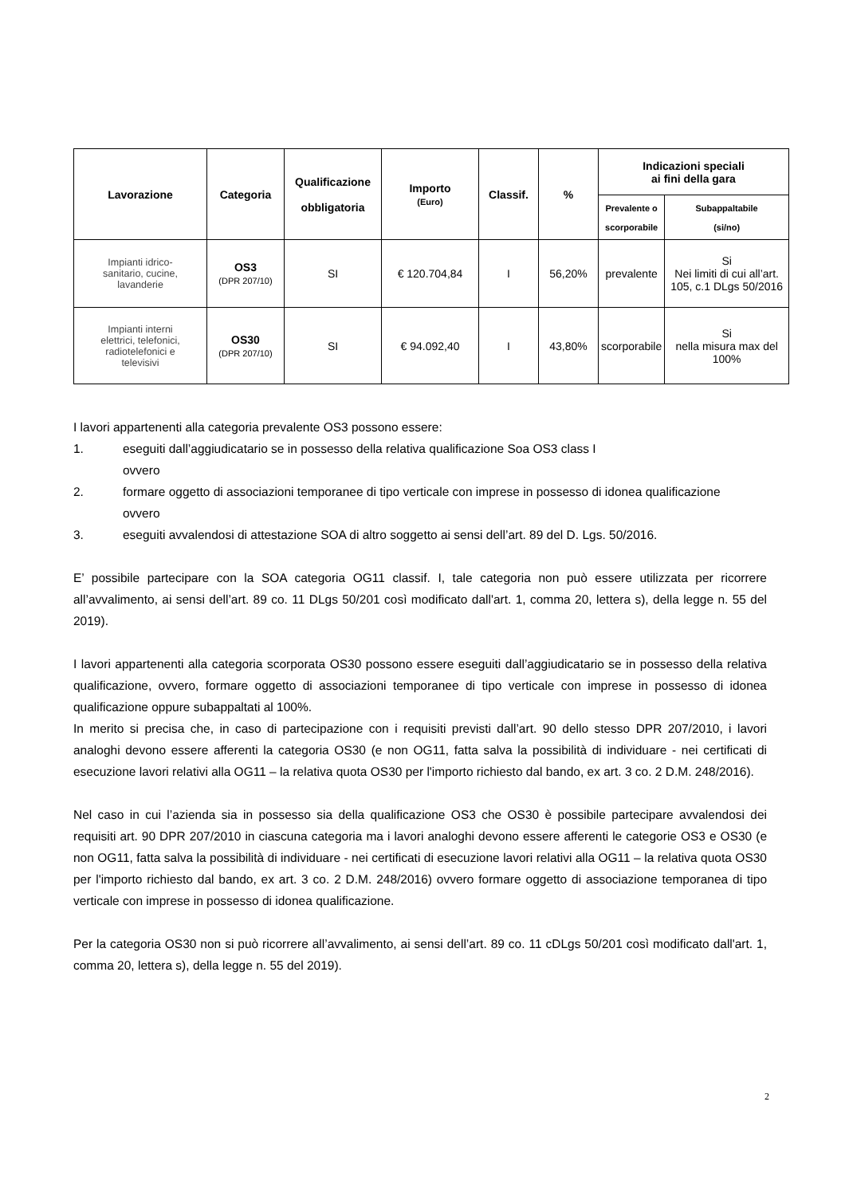| Lavorazione | Categoria | Qualificazione obbligatoria | Importo (Euro) | Classif. | % | Indicazioni speciali ai fini della gara | |
| --- | --- | --- | --- | --- | --- | --- | --- |
| | | | | | | Prevalente o scorporabile | Subappaltabile (si/no) |
| Impianti idrico- sanitario, cucine, lavanderie | OS3 (DPR 207/10) | SI | € 120.704,84 | I | 56,20% | prevalente | Si Nei limiti di cui all’art. 105, c.1 DLgs 50/2016 |
| Impianti interni elettrici, telefonici, radiotelefonici e televisivi | OS30 (DPR 207/10) | SI | € 94.092,40 | I | 43,80% | scorporabile | Si nella misura max del 100% |
I lavori appartenenti alla categoria prevalente OS3 possono essere:
1. eseguiti dall’aggiudicatario se in possesso della relativa qualificazione Soa OS3 class I
ovvero
2. formare oggetto di associazioni temporanee di tipo verticale con imprese in possesso di idonea qualificazione
ovvero
3. eseguiti avvalendosi di attestazione SOA di altro soggetto ai sensi dell’art. 89 del D. Lgs. 50/2016.
E’ possibile partecipare con la SOA categoria OG11 classif. I, tale categoria non può essere utilizzata per ricorrere all’avvalimento, ai sensi dell’art. 89 co. 11 DLgs 50/201 così modificato dall'art. 1, comma 20, lettera s), della legge n. 55 del 2019).
I lavori appartenenti alla categoria scorporata OS30 possono essere eseguiti dall’aggiudicatario se in possesso della relativa qualificazione, ovvero, formare oggetto di associazioni temporanee di tipo verticale con imprese in possesso di idonea qualificazione oppure subappaltati al 100%.
In merito si precisa che, in caso di partecipazione con i requisiti previsti dall’art. 90 dello stesso DPR 207/2010, i lavori analoghi devono essere afferenti la categoria OS30 (e non OG11, fatta salva la possibilità di individuare - nei certificati di esecuzione lavori relativi alla OG11 – la relativa quota OS30 per l'importo richiesto dal bando, ex art. 3 co. 2 D.M. 248/2016).
Nel caso in cui l’azienda sia in possesso sia della qualificazione OS3 che OS30 è possibile partecipare avvalendosi dei requisiti art. 90 DPR 207/2010 in ciascuna categoria ma i lavori analoghi devono essere afferenti le categorie OS3 e OS30 (e non OG11, fatta salva la possibilità di individuare - nei certificati di esecuzione lavori relativi alla OG11 – la relativa quota OS30 per l'importo richiesto dal bando, ex art. 3 co. 2 D.M. 248/2016) ovvero formare oggetto di associazione temporanea di tipo verticale con imprese in possesso di idonea qualificazione.
Per la categoria OS30 non si può ricorrere all’avvalimento, ai sensi dell’art. 89 co. 11 cDLgs 50/201 così modificato dall'art. 1, comma 20, lettera s), della legge n. 55 del 2019).
2